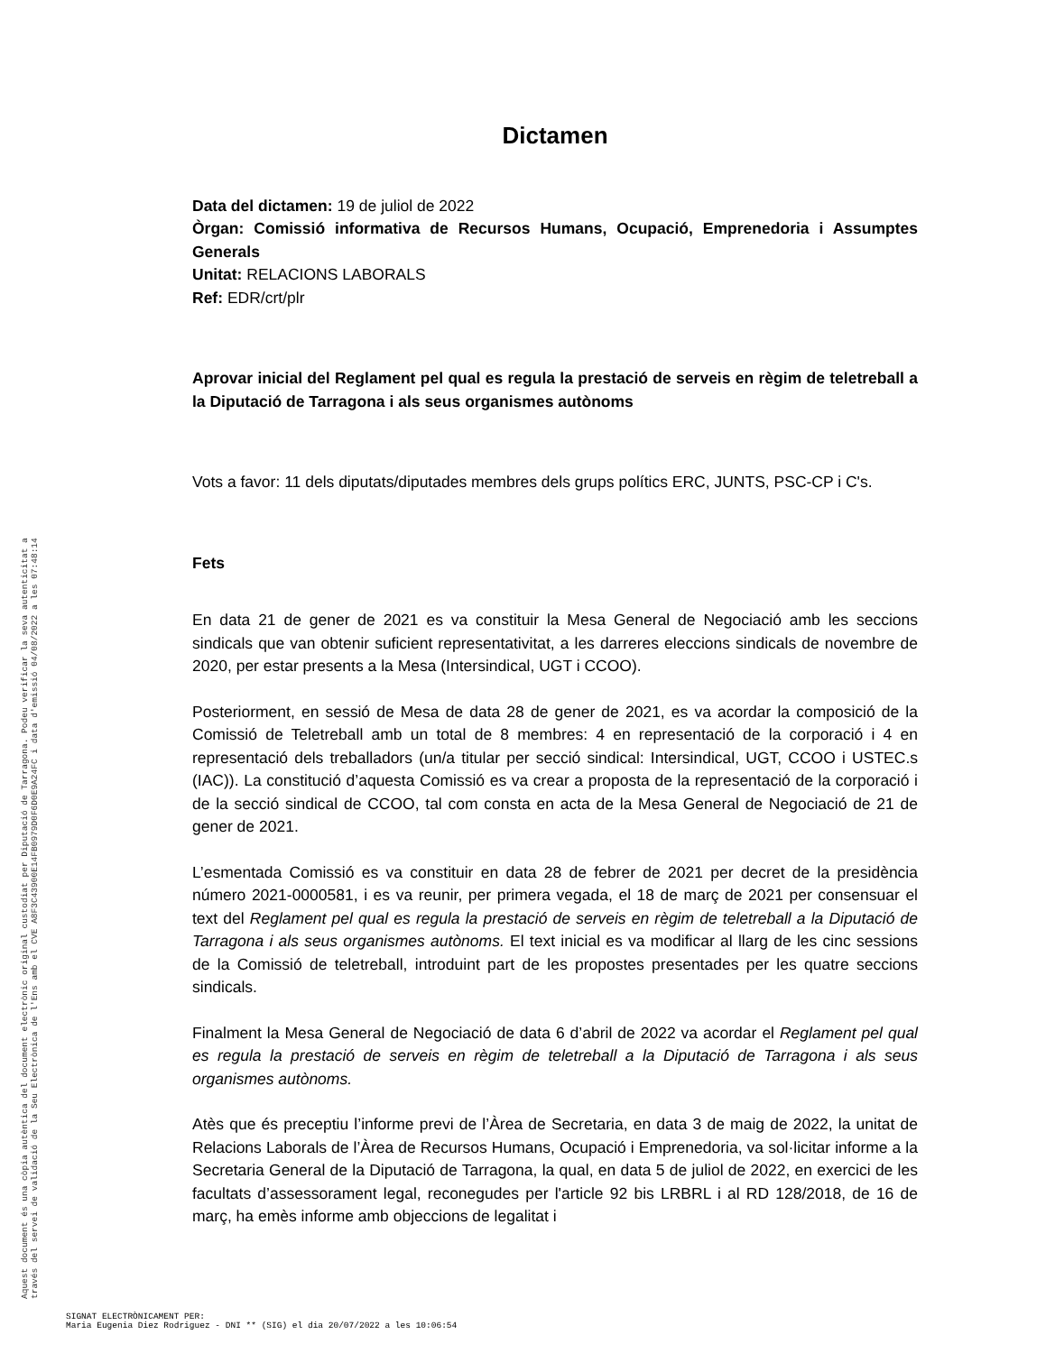Aquest document és una còpia autèntica del document electrònic original custodiat per Diputació de Tarragona. Podeu verificar la seva autenticitat a
través del servei de validació de la Seu Electrònica de l'Ens amb el CVE A8F3C43900E14FB0979D0F6D0E9A24FC i data d'emissió 04/08/2022 a les 07:48:14
Dictamen
Data del dictamen: 19 de juliol de 2022
Òrgan: Comissió informativa de Recursos Humans, Ocupació, Emprenedoria i Assumptes Generals
Unitat: RELACIONS LABORALS
Ref: EDR/crt/plr
Aprovar inicial del Reglament pel qual es regula la prestació de serveis en règim de teletreball a la Diputació de Tarragona i als seus organismes autònoms
Vots a favor: 11 dels diputats/diputades membres dels grups polítics ERC, JUNTS, PSC-CP i C's.
Fets
En data 21 de gener de 2021 es va constituir la Mesa General de Negociació amb les seccions sindicals que van obtenir suficient representativitat, a les darreres eleccions sindicals de novembre de 2020, per estar presents a la Mesa (Intersindical, UGT i CCOO).
Posteriorment, en sessió de Mesa de data 28 de gener de 2021, es va acordar la composició de la Comissió de Teletreball amb un total de 8 membres: 4 en representació de la corporació i 4 en representació dels treballadors (un/a titular per secció sindical: Intersindical, UGT, CCOO i USTEC.s (IAC)). La constitució d’aquesta Comissió es va crear a proposta de la representació de la corporació i de la secció sindical de CCOO, tal com consta en acta de la Mesa General de Negociació de 21 de gener de 2021.
L’esmentada Comissió es va constituir en data 28 de febrer de 2021 per decret de la presidència número 2021-0000581, i es va reunir, per primera vegada, el 18 de març de 2021 per consensuar el text del Reglament pel qual es regula la prestació de serveis en règim de teletreball a la Diputació de Tarragona i als seus organismes autònoms. El text inicial es va modificar al llarg de les cinc sessions de la Comissió de teletreball, introduint part de les propostes presentades per les quatre seccions sindicals.
Finalment la Mesa General de Negociació de data 6 d’abril de 2022 va acordar el Reglament pel qual es regula la prestació de serveis en règim de teletreball a la Diputació de Tarragona i als seus organismes autònoms.
Atès que és preceptiu l’informe previ de l’Àrea de Secretaria, en data 3 de maig de 2022, la unitat de Relacions Laborals de l’Àrea de Recursos Humans, Ocupació i Emprenedoria, va sol·licitar informe a la Secretaria General de la Diputació de Tarragona, la qual, en data 5 de juliol de 2022, en exercici de les facultats d’assessorament legal, reconegudes per l'article 92 bis LRBRL i al RD 128/2018, de 16 de març, ha emès informe amb objeccions de legalitat i
SIGNAT ELECTRÒNICAMENT PER:
Maria Eugenia Diez Rodriguez - DNI ** (SIG) el dia 20/07/2022 a les 10:06:54